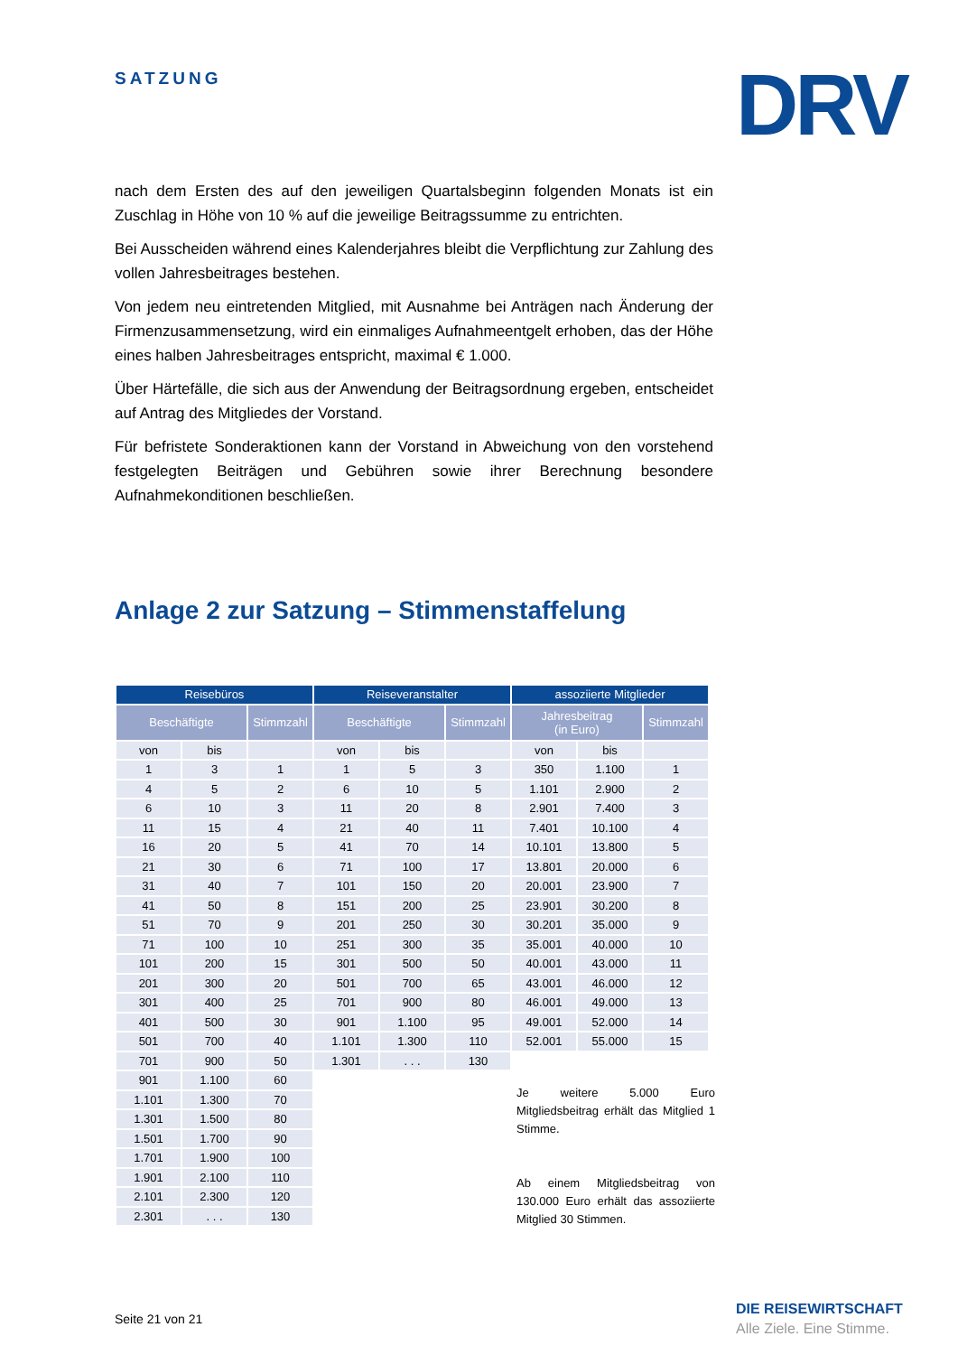SATZUNG DRV
nach dem Ersten des auf den jeweiligen Quartalsbeginn folgenden Monats ist ein Zuschlag in Höhe von 10 % auf die jeweilige Beitragssumme zu entrichten.
Bei Ausscheiden während eines Kalenderjahres bleibt die Verpflichtung zur Zahlung des vollen Jahresbeitrages bestehen.
Von jedem neu eintretenden Mitglied, mit Ausnahme bei Anträgen nach Änderung der Firmenzusammensetzung, wird ein einmaliges Aufnahmeentgelt erhoben, das der Höhe eines halben Jahresbeitrages entspricht, maximal € 1.000.
Über Härtefälle, die sich aus der Anwendung der Beitragsordnung ergeben, entscheidet auf Antrag des Mitgliedes der Vorstand.
Für befristete Sonderaktionen kann der Vorstand in Abweichung von den vorstehend festgelegten Beiträgen und Gebühren sowie ihrer Berechnung besondere Aufnahmekonditionen beschließen.
Anlage 2 zur Satzung – Stimmenstaffelung
| Reisebüros | | | Reiseveranstalter | | | assoziierte Mitglieder | | |
| --- | --- | --- | --- | --- | --- | --- | --- | --- |
| Beschäftigte | | Stimmzahl | Beschäftigte | | Stimmzahl | Jahresbeitrag (in Euro) | | Stimmzahl |
| von | bis | | von | bis | | von | bis | |
| 1 | 3 | 1 | 1 | 5 | 3 | 350 | 1.100 | 1 |
| 4 | 5 | 2 | 6 | 10 | 5 | 1.101 | 2.900 | 2 |
| 6 | 10 | 3 | 11 | 20 | 8 | 2.901 | 7.400 | 3 |
| 11 | 15 | 4 | 21 | 40 | 11 | 7.401 | 10.100 | 4 |
| 16 | 20 | 5 | 41 | 70 | 14 | 10.101 | 13.800 | 5 |
| 21 | 30 | 6 | 71 | 100 | 17 | 13.801 | 20.000 | 6 |
| 31 | 40 | 7 | 101 | 150 | 20 | 20.001 | 23.900 | 7 |
| 41 | 50 | 8 | 151 | 200 | 25 | 23.901 | 30.200 | 8 |
| 51 | 70 | 9 | 201 | 250 | 30 | 30.201 | 35.000 | 9 |
| 71 | 100 | 10 | 251 | 300 | 35 | 35.001 | 40.000 | 10 |
| 101 | 200 | 15 | 301 | 500 | 50 | 40.001 | 43.000 | 11 |
| 201 | 300 | 20 | 501 | 700 | 65 | 43.001 | 46.000 | 12 |
| 301 | 400 | 25 | 701 | 900 | 80 | 46.001 | 49.000 | 13 |
| 401 | 500 | 30 | 901 | 1.100 | 95 | 49.001 | 52.000 | 14 |
| 501 | 700 | 40 | 1.101 | 1.300 | 110 | 52.001 | 55.000 | 15 |
| 701 | 900 | 50 | 1.301 | . . . | 130 | | | |
| 901 | 1.100 | 60 | | | | | | |
| 1.101 | 1.300 | 70 | | | | | | |
| 1.301 | 1.500 | 80 | | | | | | |
| 1.501 | 1.700 | 90 | | | | | | |
| 1.701 | 1.900 | 100 | | | | | | |
| 1.901 | 2.100 | 110 | | | | | | |
| 2.101 | 2.300 | 120 | | | | | | |
| 2.301 | . . . | 130 | | | | | | |
Je weitere 5.000 Euro Mitgliedsbeitrag erhält das Mitglied 1 Stimme.
Ab einem Mitgliedsbeitrag von 130.000 Euro erhält das assoziierte Mitglied 30 Stimmen.
Seite 21 von 21
DIE REISEWIRTSCHAFT
Alle Ziele. Eine Stimme.